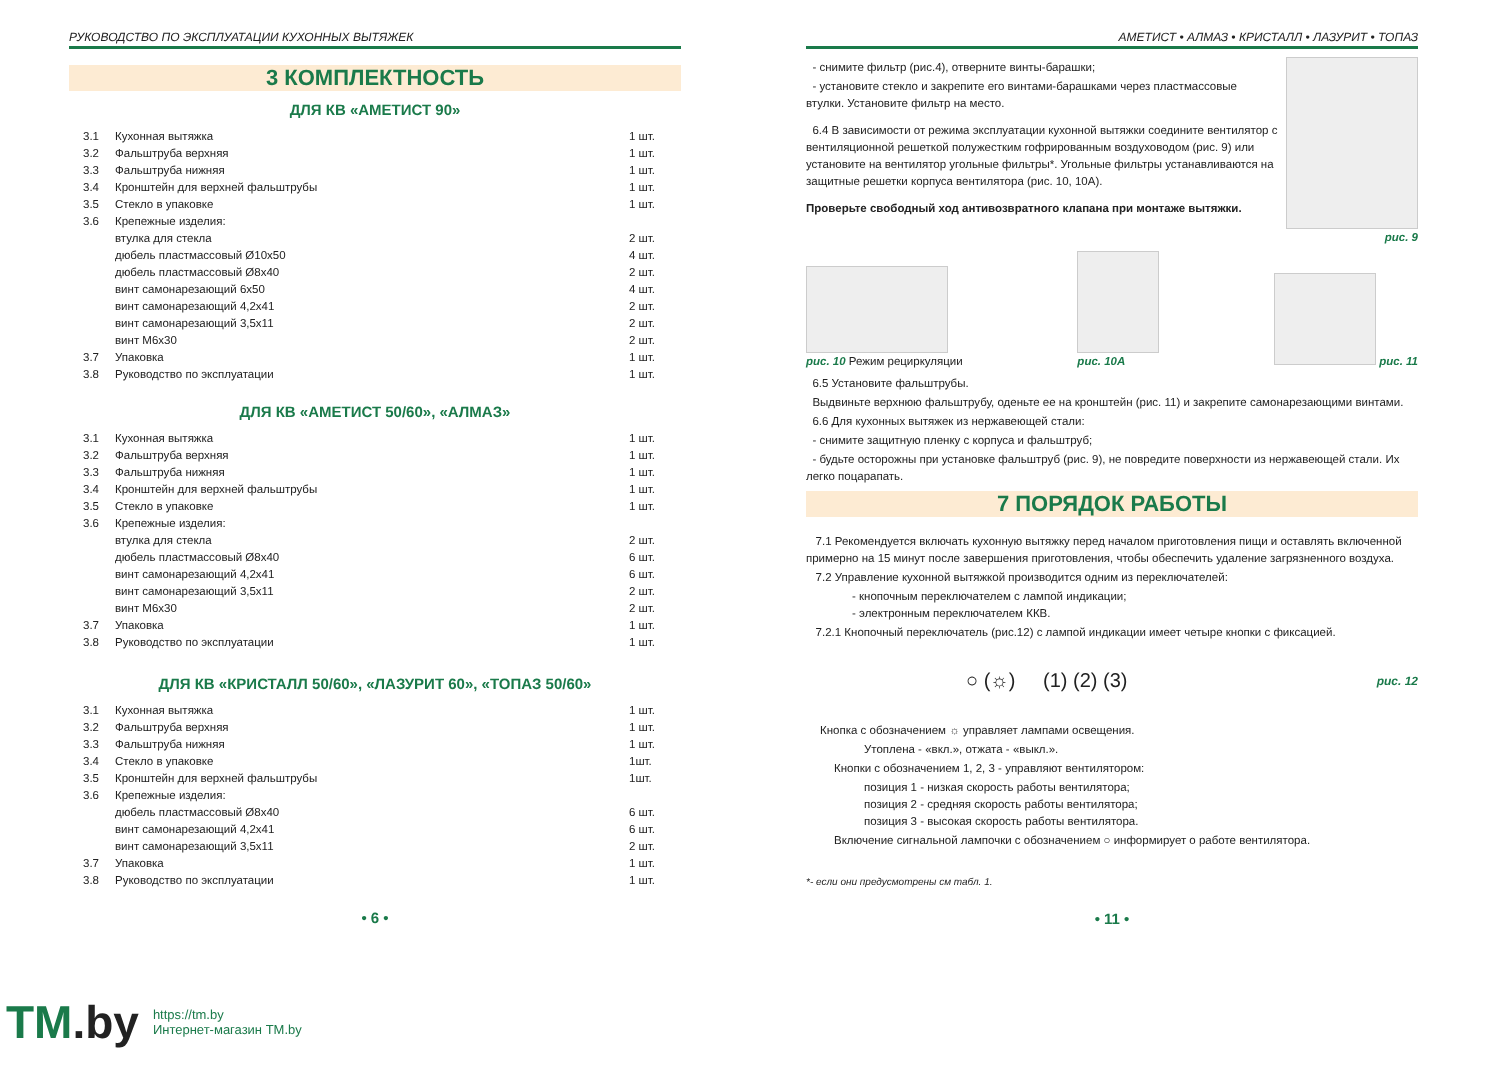РУКОВОДСТВО ПО ЭКСПЛУАТАЦИИ КУХОННЫХ ВЫТЯЖЕК
3 КОМПЛЕКТНОСТЬ
ДЛЯ КВ «АМЕТИСТ 90»
| 3.1 | Кухонная вытяжка | 1 шт. |
| 3.2 | Фальштруба верхняя | 1 шт. |
| 3.3 | Фальштруба нижняя | 1 шт. |
| 3.4 | Кронштейн для верхней фальштрубы | 1 шт. |
| 3.5 | Стекло в упаковке | 1 шт. |
| 3.6 | Крепежные изделия: | |
| | втулка для стекла | 2 шт. |
| | дюбель пластмассовый Ø10x50 | 4 шт. |
| | дюбель пластмассовый Ø8x40 | 2 шт. |
| | винт самонарезающий 6x50 | 4 шт. |
| | винт самонарезающий 4,2x41 | 2 шт. |
| | винт самонарезающий 3,5x11 | 2 шт. |
| | винт М6x30 | 2 шт. |
| 3.7 | Упаковка | 1 шт. |
| 3.8 | Руководство по эксплуатации | 1 шт. |
ДЛЯ КВ «АМЕТИСТ 50/60», «АЛМАЗ»
| 3.1 | Кухонная вытяжка | 1 шт. |
| 3.2 | Фальштруба верхняя | 1 шт. |
| 3.3 | Фальштруба нижняя | 1 шт. |
| 3.4 | Кронштейн для верхней фальштрубы | 1 шт. |
| 3.5 | Стекло в упаковке | 1 шт. |
| 3.6 | Крепежные изделия: | |
| | втулка для стекла | 2 шт. |
| | дюбель пластмассовый Ø8x40 | 6 шт. |
| | винт самонарезающий 4,2x41 | 6 шт. |
| | винт самонарезающий 3,5x11 | 2 шт. |
| | винт М6x30 | 2 шт. |
| 3.7 | Упаковка | 1 шт. |
| 3.8 | Руководство по эксплуатации | 1 шт. |
ДЛЯ КВ «КРИСТАЛЛ 50/60», «ЛАЗУРИТ 60», «ТОПАЗ 50/60»
| 3.1 | Кухонная вытяжка | 1 шт. |
| 3.2 | Фальштруба верхняя | 1 шт. |
| 3.3 | Фальштруба нижняя | 1 шт. |
| 3.4 | Стекло в упаковке | 1шт. |
| 3.5 | Кронштейн для верхней фальштрубы | 1шт. |
| 3.6 | Крепежные изделия: | |
| | дюбель пластмассовый Ø8x40 | 6 шт. |
| | винт самонарезающий 4,2x41 | 6 шт. |
| | винт самонарезающий 3,5x11 | 2 шт. |
| 3.7 | Упаковка | 1 шт. |
| 3.8 | Руководство по эксплуатации | 1 шт. |
• 6 •
АМЕТИСТ • АЛМАЗ • КРИСТАЛЛ • ЛАЗУРИТ • ТОПАЗ
- снимите фильтр (рис.4), отверните винты-барашки;
- установите стекло и закрепите его винтами-барашками через пластмассовые втулки. Установите фильтр на место.
6.4 В зависимости от режима эксплуатации кухонной вытяжки соедините вентилятор с вентиляционной решеткой полужестким гофрированным воздуховодом (рис. 9) или установите на вентилятор угольные фильтры*. Угольные фильтры устанавливаются на защитные решетки корпуса вентилятора (рис. 10, 10А).
Проверьте свободный ход антивозвратного клапана при монтаже вытяжки.
рис. 9
рис. 10 Режим рециркуляции
рис. 10А
рис. 11
6.5 Установите фальштрубы.
Выдвиньте верхнюю фальштрубу, оденьте ее на кронштейн (рис. 11) и закрепите самонарезающими винтами.
6.6 Для кухонных вытяжек из нержавеющей стали:
- снимите защитную пленку с корпуса и фальштруб;
- будьте осторожны при установке фальштруб (рис. 9), не повредите поверхности из нержавеющей стали. Их легко поцарапать.
7 ПОРЯДОК РАБОТЫ
7.1 Рекомендуется включать кухонную вытяжку перед началом приготовления пищи и оставлять включенной примерно на 15 минут после завершения приготовления, чтобы обеспечить удаление загрязненного воздуха.
7.2 Управление кухонной вытяжкой производится одним из переключателей:
- кнопочным переключателем с лампой индикации;
- электронным переключателем ККВ.
7.2.1 Кнопочный переключатель (рис.12) с лампой индикации имеет четыре кнопки с фиксацией.
○ (☼) (1) (2) (3) рис. 12
Кнопка с обозначением ☼ управляет лампами освещения.
Утоплена - «вкл.», отжата - «выкл.».
Кнопки с обозначением 1, 2, 3 - управляют вентилятором:
позиция 1 - низкая скорость работы вентилятора;
позиция 2 - средняя скорость работы вентилятора;
позиция 3 - высокая скорость работы вентилятора.
Включение сигнальной лампочки с обозначением ○ информирует о работе вентилятора.
*- если они предусмотрены см табл. 1.
• 11 •
TM.by
https://tm.by
Интернет-магазин TM.by